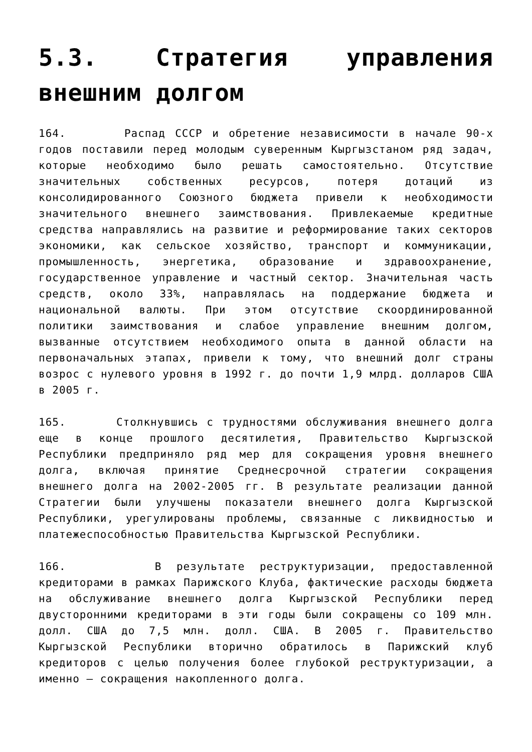5.3. Стратегия управления внешним долгом
164. Распад СССР и обретение независимости в начале 90-х годов поставили перед молодым суверенным Кыргызстаном ряд задач, которые необходимо было решать самостоятельно. Отсутствие значительных собственных ресурсов, потеря дотаций из консолидированного Союзного бюджета привели к необходимости значительного внешнего заимствования. Привлекаемые кредитные средства направлялись на развитие и реформирование таких секторов экономики, как сельское хозяйство, транспорт и коммуникации, промышленность, энергетика, образование и здравоохранение, государственное управление и частный сектор. Значительная часть средств, около 33%, направлялась на поддержание бюджета и национальной валюты. При этом отсутствие скоординированной политики заимствования и слабое управление внешним долгом, вызванные отсутствием необходимого опыта в данной области на первоначальных этапах, привели к тому, что внешний долг страны возрос с нулевого уровня в 1992 г. до почти 1,9 млрд. долларов США в 2005 г.
165. Столкнувшись с трудностями обслуживания внешнего долга еще в конце прошлого десятилетия, Правительство Кыргызской Республики предприняло ряд мер для сокращения уровня внешнего долга, включая принятие Среднесрочной стратегии сокращения внешнего долга на 2002-2005 гг. В результате реализации данной Стратегии были улучшены показатели внешнего долга Кыргызской Республики, урегулированы проблемы, связанные с ликвидностью и платежеспособностью Правительства Кыргызской Республики.
166. В результате реструктуризации, предоставленной кредиторами в рамках Парижского Клуба, фактические расходы бюджета на обслуживание внешнего долга Кыргызской Республики перед двусторонними кредиторами в эти годы были сокращены со 109 млн. долл. США до 7,5 млн. долл. США. В 2005 г. Правительство Кыргызской Республики вторично обратилось в Парижский клуб кредиторов с целью получения более глубокой реструктуризации, а именно – сокращения накопленного долга.